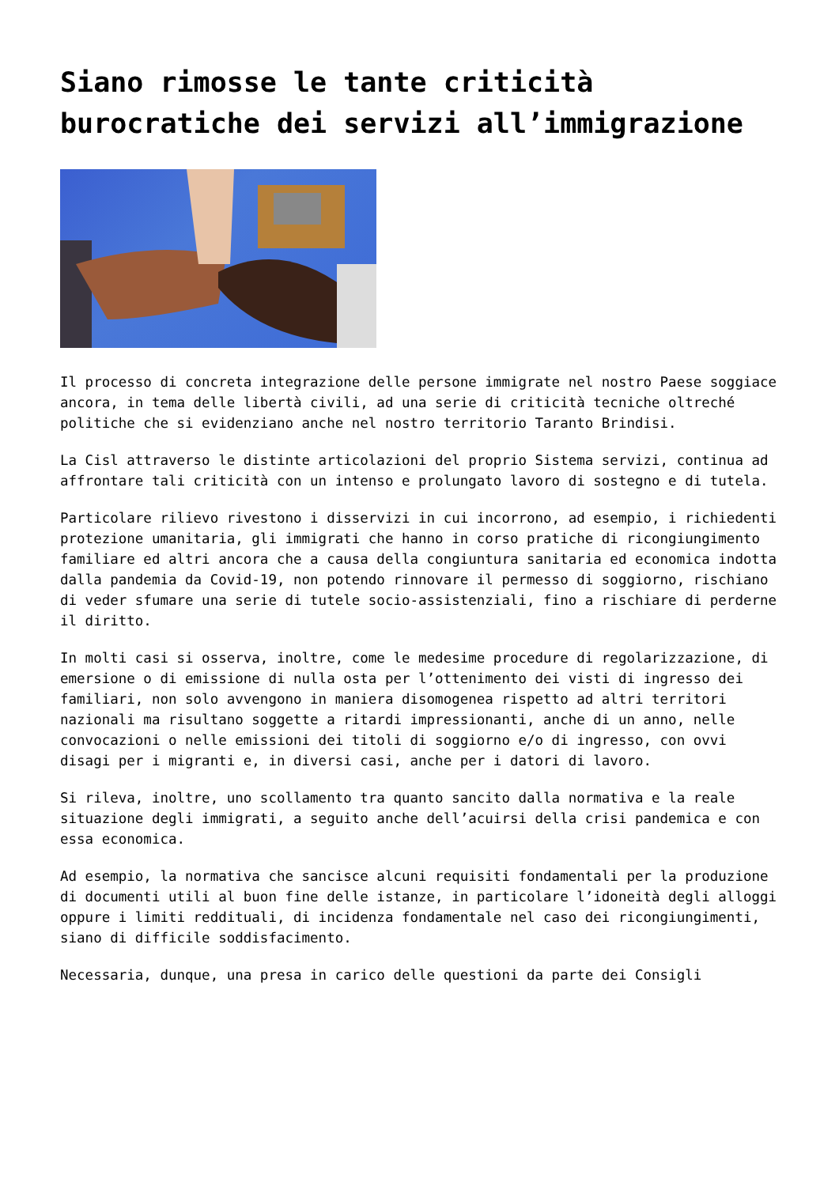Siano rimosse le tante criticità burocratiche dei servizi all’immigrazione
Il processo di concreta integrazione delle persone immigrate nel nostro Paese soggiace ancora, in tema delle libertà civili, ad una serie di criticità tecniche oltreché politiche che si evidenziano anche nel nostro territorio Taranto Brindisi.
La Cisl attraverso le distinte articolazioni del proprio Sistema servizi, continua ad affrontare tali criticità con un intenso e prolungato lavoro di sostegno e di tutela.
Particolare rilievo rivestono i disservizi in cui incorrono, ad esempio, i richiedenti protezione umanitaria, gli immigrati che hanno in corso pratiche di ricongiungimento familiare ed altri ancora che a causa della congiuntura sanitaria ed economica indotta dalla pandemia da Covid-19, non potendo rinnovare il permesso di soggiorno, rischiano di veder sfumare una serie di tutele socio-assistenziali, fino a rischiare di perderne il diritto.
In molti casi si osserva, inoltre, come le medesime procedure di regolarizzazione, di emersione o di emissione di nulla osta per l’ottenimento dei visti di ingresso dei familiari, non solo avvengono in maniera disomogenea rispetto ad altri territori nazionali ma risultano soggette a ritardi impressionanti, anche di un anno, nelle convocazioni o nelle emissioni dei titoli di soggiorno e/o di ingresso, con ovvi disagi per i migranti e, in diversi casi, anche per i datori di lavoro.
Si rileva, inoltre, uno scollamento tra quanto sancito dalla normativa e la reale situazione degli immigrati, a seguito anche dell’acuirsi della crisi pandemica e con essa economica.
Ad esempio, la normativa che sancisce alcuni requisiti fondamentali per la produzione di documenti utili al buon fine delle istanze, in particolare l’idoneità degli alloggi oppure i limiti reddituali, di incidenza fondamentale nel caso dei ricongiungimenti, siano di difficile soddisfacimento.
Necessaria, dunque, una presa in carico delle questioni da parte dei Consigli